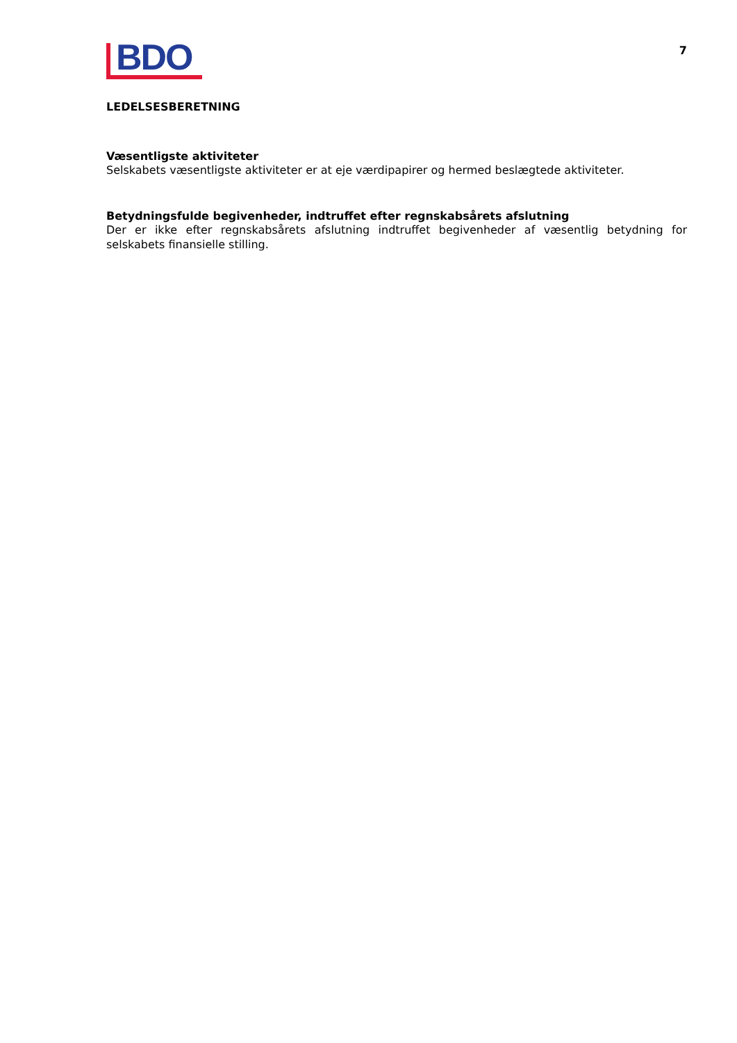BDO
7
LEDELSESBERETNING
Væsentligste aktiviteter
Selskabets væsentligste aktiviteter er at eje værdipapirer og hermed beslægtede aktiviteter.
Betydningsfulde begivenheder, indtruffet efter regnskabsårets afslutning
Der er ikke efter regnskabsårets afslutning indtruffet begivenheder af væsentlig betydning for selskabets finansielle stilling.